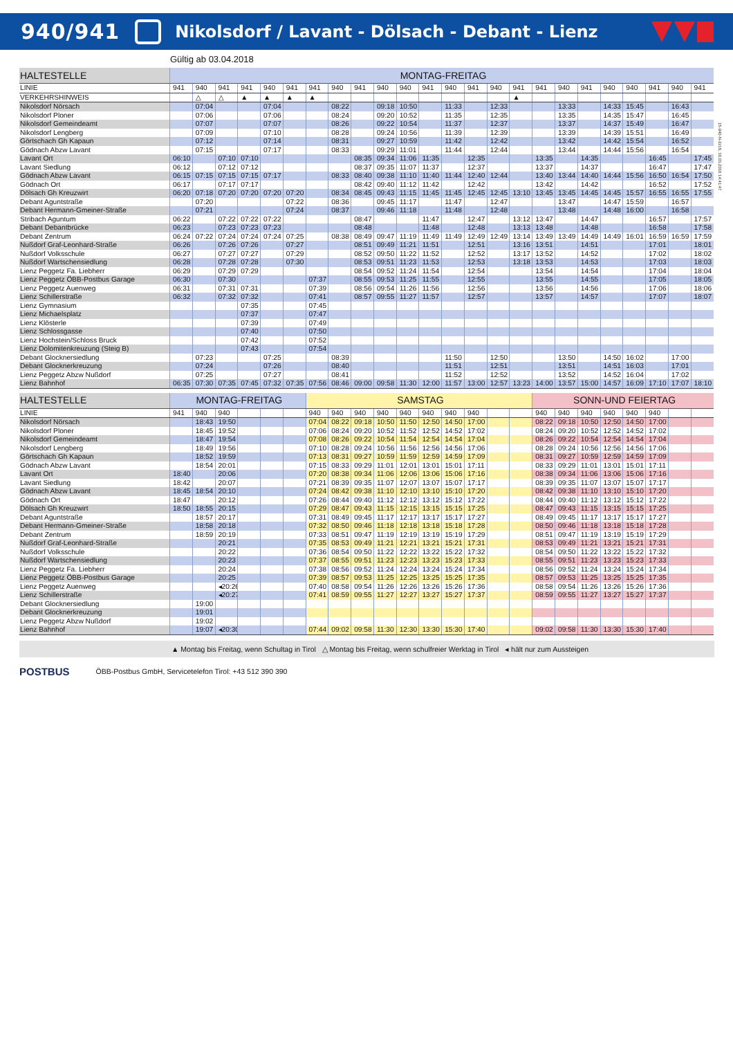940/941
Nikolsdorf / Lavant - Dölsach - Debant - Lienz
Gültig ab 03.04.2018
15-940-N-2z18, 30.03.2018 14:41:47
| HALTESTELLE | MONTAG-FREITAG | | | | | | | | | | | | | | | | | | | | | | | |
| --- | --- | --- | --- | --- | --- | --- | --- | --- | --- | --- | --- | --- | --- | --- | --- | --- | --- | --- | --- | --- | --- | --- | --- | --- |
| LINIE | 941 | 940 | 941 | 941 | 940 | 941 | 941 | 940 | 941 | 940 | 940 | 941 | 940 | 941 | 940 | 941 | 941 | 940 | 941 | 940 | 940 | 941 | 940 | 941 |
| VERKEHRSHINWEIS | | △ | △ | ▲ | ▲ | ▲ | ▲ | | | | | | | | | ▲ | | | | | | | | |
| Nikolsdorf Nörsach | | 07:04 | | | 07:04 | | | 08:22 | | 09:18 | 10:50 | | 11:33 | | 12:33 | | | 13:33 | | 14:33 | 15:45 | | 16:43 | |
| Nikolsdorf Ploner | | 07:06 | | | 07:06 | | | 08:24 | | 09:20 | 10:52 | | 11:35 | | 12:35 | | | 13:35 | | 14:35 | 15:47 | | 16:45 | |
| Nikolsdorf Gemeindeamt | | 07:07 | | | 07:07 | | | 08:26 | | 09:22 | 10:54 | | 11:37 | | 12:37 | | | 13:37 | | 14:37 | 15:49 | | 16:47 | |
| Nikolsdorf Lengberg | | 07:09 | | | 07:10 | | | 08:28 | | 09:24 | 10:56 | | 11:39 | | 12:39 | | | 13:39 | | 14:39 | 15:51 | | 16:49 | |
| Görtschach Gh Kapaun | | 07:12 | | | 07:14 | | | 08:31 | | 09:27 | 10:59 | | 11:42 | | 12:42 | | | 13:42 | | 14:42 | 15:54 | | 16:52 | |
| Gödnach Abzw Lavant | | 07:15 | | | 07:17 | | | 08:33 | | 09:29 | 11:01 | | 11:44 | | 12:44 | | | 13:44 | | 14:44 | 15:56 | | 16:54 | |
| Lavant Ort | 06:10 | | 07:10 | 07:10 | | | | | 08:35 | 09:34 | 11:06 | 11:35 | | 12:35 | | | 13:35 | | 14:35 | | | 16:45 | | 17:45 |
| Lavant Siedlung | 06:12 | | 07:12 | 07:12 | | | | | 08:37 | 09:35 | 11:07 | 11:37 | | 12:37 | | | 13:37 | | 14:37 | | | 16:47 | | 17:47 |
| Gödnach Abzw Lavant | 06:15 | 07:15 | 07:15 | 07:15 | 07:17 | | | 08:33 | 08:40 | 09:38 | 11:10 | 11:40 | 11:44 | 12:40 | 12:44 | | 13:40 | 13:44 | 14:40 | 14:44 | 15:56 | 16:50 | 16:54 | 17:50 |
| Gödnach Ort | 06:17 | | 07:17 | 07:17 | | | | | 08:42 | 09:40 | 11:12 | 11:42 | | 12:42 | | | 13:42 | | 14:42 | | | 16:52 | | 17:52 |
| Dölsach Gh Kreuzwirt | 06:20 | 07:18 | 07:20 | 07:20 | 07:20 | 07:20 | | 08:34 | 08:45 | 09:43 | 11:15 | 11:45 | 11:45 | 12:45 | 12:45 | 13:10 | 13:45 | 13:45 | 14:45 | 14:45 | 15:57 | 16:55 | 16:55 | 17:55 |
| Debant Aguntstraße | | 07:20 | | | | 07:22 | | 08:36 | | 09:45 | 11:17 | | 11:47 | | 12:47 | | | 13:47 | | 14:47 | 15:59 | | 16:57 | |
| Debant Hermann-Gmeiner-Straße | | 07:21 | | | | 07:24 | | 08:37 | | 09:46 | 11:18 | | 11:48 | | 12:48 | | | 13:48 | | 14:48 | 16:00 | | 16:58 | |
| Stribach Aguntum | 06:22 | | 07:22 | 07:22 | 07:22 | | | | 08:47 | | | 11:47 | | 12:47 | | 13:12 | 13:47 | | 14:47 | | | 16:57 | | 17:57 |
| Debant Debantbrücke | 06:23 | | 07:23 | 07:23 | 07:23 | | | | 08:48 | | | 11:48 | | 12:48 | | 13:13 | 13:48 | | 14:48 | | | 16:58 | | 17:58 |
| Debant Zentrum | 06:24 | 07:22 | 07:24 | 07:24 | 07:24 | 07:25 | | 08:38 | 08:49 | 09:47 | 11:19 | 11:49 | 11:49 | 12:49 | 12:49 | 13:14 | 13:49 | 13:49 | 14:49 | 14:49 | 16:01 | 16:59 | 16:59 | 17:59 |
| Nußdorf Graf-Leonhard-Straße | 06:26 | | 07:26 | 07:26 | | 07:27 | | | 08:51 | 09:49 | 11:21 | 11:51 | | 12:51 | | 13:16 | 13:51 | | 14:51 | | | 17:01 | | 18:01 |
| Nußdorf Volksschule | 06:27 | | 07:27 | 07:27 | | 07:29 | | | 08:52 | 09:50 | 11:22 | 11:52 | | 12:52 | | 13:17 | 13:52 | | 14:52 | | | 17:02 | | 18:02 |
| Nußdorf Wartschensiedlung | 06:28 | | 07:28 | 07:28 | | 07:30 | | | 08:53 | 09:51 | 11:23 | 11:53 | | 12:53 | | 13:18 | 13:53 | | 14:53 | | | 17:03 | | 18:03 |
| Lienz Peggetz Fa. Liebherr | 06:29 | | 07:29 | 07:29 | | | | | 08:54 | 09:52 | 11:24 | 11:54 | | 12:54 | | | 13:54 | | 14:54 | | | 17:04 | | 18:04 |
| Lienz Peggetz ÖBB-Postbus Garage | 06:30 | | 07:30 | | | | 07:37 | | 08:55 | 09:53 | 11:25 | 11:55 | | 12:55 | | | 13:55 | | 14:55 | | | 17:05 | | 18:05 |
| Lienz Peggetz Auenweg | 06:31 | | 07:31 | 07:31 | | | 07:39 | | 08:56 | 09:54 | 11:26 | 11:56 | | 12:56 | | | 13:56 | | 14:56 | | | 17:06 | | 18:06 |
| Lienz Schillerstraße | 06:32 | | 07:32 | 07:32 | | | 07:41 | | 08:57 | 09:55 | 11:27 | 11:57 | | 12:57 | | | 13:57 | | 14:57 | | | 17:07 | | 18:07 |
| Lienz Gymnasium | | | | 07:35 | | | 07:45 | | | | | | | | | | | | | | | | | |
| Lienz Michaelsplatz | | | | 07:37 | | | 07:47 | | | | | | | | | | | | | | | | | |
| Lienz Klösterle | | | | 07:39 | | | 07:49 | | | | | | | | | | | | | | | | | |
| Lienz Schlossgasse | | | | 07:40 | | | 07:50 | | | | | | | | | | | | | | | | | |
| Lienz Hochstein/Schloss Bruck | | | | 07:42 | | | 07:52 | | | | | | | | | | | | | | | | | |
| Lienz Dolomitenkreuzung (Steig B) | | | | 07:43 | | | 07:54 | | | | | | | | | | | | | | | | | |
| Debant Glocknersiedlung | | 07:23 | | | 07:25 | | | 08:39 | | | | | 11:50 | | 12:50 | | | 13:50 | | 14:50 | 16:02 | | 17:00 | |
| Debant Glocknerkreuzung | | 07:24 | | | 07:26 | | | 08:40 | | | | | 11:51 | | 12:51 | | | 13:51 | | 14:51 | 16:03 | | 17:01 | |
| Lienz Peggetz Abzw Nußdorf | | 07:25 | | | 07:27 | | | 08:41 | | | | | 11:52 | | 12:52 | | | 13:52 | | 14:52 | 16:04 | | 17:02 | |
| Lienz Bahnhof | 06:35 | 07:30 | 07:35 | 07:45 | 07:32 | 07:35 | 07:56 | 08:46 | 09:00 | 09:58 | 11:30 | 12:00 | 11:57 | 13:00 | 12:57 | 13:23 | 14:00 | 13:57 | 15:00 | 14:57 | 16:09 | 17:10 | 17:07 | 18:10 |
| HALTESTELLE | MONTAG-FREITAG | | | | | | SAMSTAG | | | | | | | | | | SONN-UND FEIERTAG | | | | | | | |
| --- | --- | --- | --- | --- | --- | --- | --- | --- | --- | --- | --- | --- | --- | --- | --- | --- | --- | --- | --- | --- | --- | --- | --- | --- |
| LINIE | 941 | 940 | 940 | | | | 940 | 940 | 940 | 940 | 940 | 940 | 940 | 940 | | | 940 | 940 | 940 | 940 | 940 | 940 | | |
| Nikolsdorf Nörsach | | 18:43 | 19:50 | | | | 07:04 | 08:22 | 09:18 | 10:50 | 11:50 | 12:50 | 14:50 | 17:00 | | | 08:22 | 09:18 | 10:50 | 12:50 | 14:50 | 17:00 | | |
| Nikolsdorf Ploner | | 18:45 | 19:52 | | | | 07:06 | 08:24 | 09:20 | 10:52 | 11:52 | 12:52 | 14:52 | 17:02 | | | 08:24 | 09:20 | 10:52 | 12:52 | 14:52 | 17:02 | | |
| Nikolsdorf Gemeindeamt | | 18:47 | 19:54 | | | | 07:08 | 08:26 | 09:22 | 10:54 | 11:54 | 12:54 | 14:54 | 17:04 | | | 08:26 | 09:22 | 10:54 | 12:54 | 14:54 | 17:04 | | |
| Nikolsdorf Lengberg | | 18:49 | 19:56 | | | | 07:10 | 08:28 | 09:24 | 10:56 | 11:56 | 12:56 | 14:56 | 17:06 | | | 08:28 | 09:24 | 10:56 | 12:56 | 14:56 | 17:06 | | |
| Görtschach Gh Kapaun | | 18:52 | 19:59 | | | | 07:13 | 08:31 | 09:27 | 10:59 | 11:59 | 12:59 | 14:59 | 17:09 | | | 08:31 | 09:27 | 10:59 | 12:59 | 14:59 | 17:09 | | |
| Gödnach Abzw Lavant | | 18:54 | 20:01 | | | | 07:15 | 08:33 | 09:29 | 11:01 | 12:01 | 13:01 | 15:01 | 17:11 | | | 08:33 | 09:29 | 11:01 | 13:01 | 15:01 | 17:11 | | |
| Lavant Ort | 18:40 | | 20:06 | | | | 07:20 | 08:38 | 09:34 | 11:06 | 12:06 | 13:06 | 15:06 | 17:16 | | | 08:38 | 09:34 | 11:06 | 13:06 | 15:06 | 17:16 | | |
| Lavant Siedlung | 18:42 | | 20:07 | | | | 07:21 | 08:39 | 09:35 | 11:07 | 12:07 | 13:07 | 15:07 | 17:17 | | | 08:39 | 09:35 | 11:07 | 13:07 | 15:07 | 17:17 | | |
| Gödnach Abzw Lavant | 18:45 | 18:54 | 20:10 | | | | 07:24 | 08:42 | 09:38 | 11:10 | 12:10 | 13:10 | 15:10 | 17:20 | | | 08:42 | 09:38 | 11:10 | 13:10 | 15:10 | 17:20 | | |
| Gödnach Ort | 18:47 | | 20:12 | | | | 07:26 | 08:44 | 09:40 | 11:12 | 12:12 | 13:12 | 15:12 | 17:22 | | | 08:44 | 09:40 | 11:12 | 13:12 | 15:12 | 17:22 | | |
| Dölsach Gh Kreuzwirt | 18:50 | 18:55 | 20:15 | | | | 07:29 | 08:47 | 09:43 | 11:15 | 12:15 | 13:15 | 15:15 | 17:25 | | | 08:47 | 09:43 | 11:15 | 13:15 | 15:15 | 17:25 | | |
| Debant Aguntstraße | | 18:57 | 20:17 | | | | 07:31 | 08:49 | 09:45 | 11:17 | 12:17 | 13:17 | 15:17 | 17:27 | | | 08:49 | 09:45 | 11:17 | 13:17 | 15:17 | 17:27 | | |
| Debant Hermann-Gmeiner-Straße | | 18:58 | 20:18 | | | | 07:32 | 08:50 | 09:46 | 11:18 | 12:18 | 13:18 | 15:18 | 17:28 | | | 08:50 | 09:46 | 11:18 | 13:18 | 15:18 | 17:28 | | |
| Debant Zentrum | | 18:59 | 20:19 | | | | 07:33 | 08:51 | 09:47 | 11:19 | 12:19 | 13:19 | 15:19 | 17:29 | | | 08:51 | 09:47 | 11:19 | 13:19 | 15:19 | 17:29 | | |
| Nußdorf Graf-Leonhard-Straße | | | 20:21 | | | | 07:35 | 08:53 | 09:49 | 11:21 | 12:21 | 13:21 | 15:21 | 17:31 | | | 08:53 | 09:49 | 11:21 | 13:21 | 15:21 | 17:31 | | |
| Nußdorf Volksschule | | | 20:22 | | | | 07:36 | 08:54 | 09:50 | 11:22 | 12:22 | 13:22 | 15:22 | 17:32 | | | 08:54 | 09:50 | 11:22 | 13:22 | 15:22 | 17:32 | | |
| Nußdorf Wartschensiedlung | | | 20:23 | | | | 07:37 | 08:55 | 09:51 | 11:23 | 12:23 | 13:23 | 15:23 | 17:33 | | | 08:55 | 09:51 | 11:23 | 13:23 | 15:23 | 17:33 | | |
| Lienz Peggetz Fa. Liebherr | | | 20:24 | | | | 07:38 | 08:56 | 09:52 | 11:24 | 12:24 | 13:24 | 15:24 | 17:34 | | | 08:56 | 09:52 | 11:24 | 13:24 | 15:24 | 17:34 | | |
| Lienz Peggetz ÖBB-Postbus Garage | | | 20:25 | | | | 07:39 | 08:57 | 09:53 | 11:25 | 12:25 | 13:25 | 15:25 | 17:35 | | | 08:57 | 09:53 | 11:25 | 13:25 | 15:25 | 17:35 | | |
| Lienz Peggetz Auenweg | | | ◂20:26 | | | | 07:40 | 08:58 | 09:54 | 11:26 | 12:26 | 13:26 | 15:26 | 17:36 | | | 08:58 | 09:54 | 11:26 | 13:26 | 15:26 | 17:36 | | |
| Lienz Schillerstraße | | | ◂20:27 | | | | 07:41 | 08:59 | 09:55 | 11:27 | 12:27 | 13:27 | 15:27 | 17:37 | | | 08:59 | 09:55 | 11:27 | 13:27 | 15:27 | 17:37 | | |
| Debant Glocknersiedlung | | 19:00 | | | | | | | | | | | | | | | | | | | | | | |
| Debant Glocknerkreuzung | | 19:01 | | | | | | | | | | | | | | | | | | | | | | |
| Lienz Peggetz Abzw Nußdorf | | 19:02 | | | | | | | | | | | | | | | | | | | | | | |
| Lienz Bahnhof | | 19:07 | ◂20:30 | | | | 07:44 | 09:02 | 09:58 | 11:30 | 12:30 | 13:30 | 15:30 | 17:40 | | | 09:02 | 09:58 | 11:30 | 13:30 | 15:30 | 17:40 | | |
▲ Montag bis Freitag, wenn Schultag in Tirol △ Montag bis Freitag, wenn schulfreier Werktag in Tirol ◂ hält nur zum Aussteigen
POSTBUS ÖBB-Postbus GmbH, Servicetelefon Tirol: +43 512 390 390